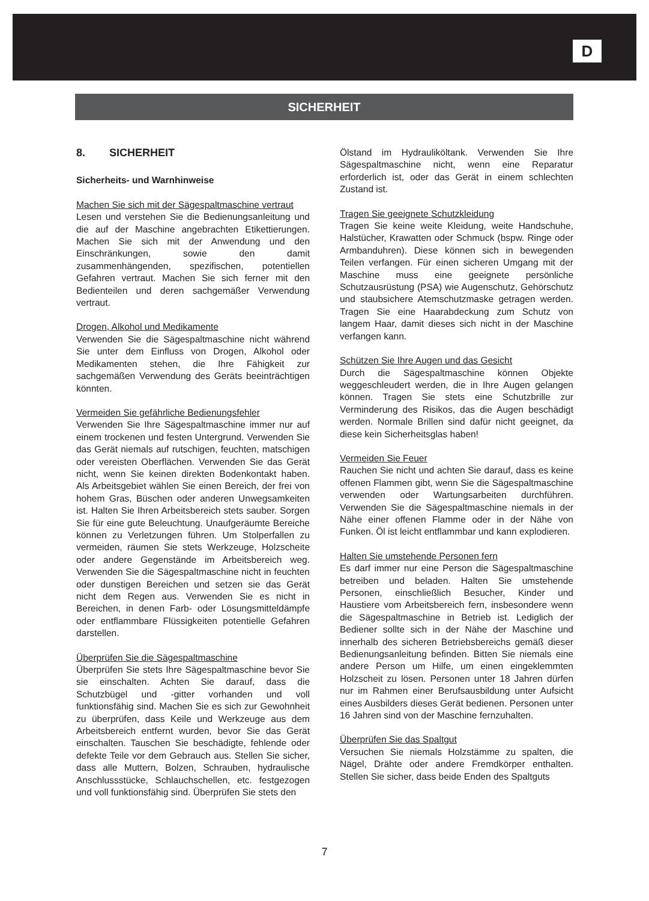D
SICHERHEIT
8. SICHERHEIT
Sicherheits- und Warnhinweise
Machen Sie sich mit der Sägespaltmaschine vertraut
Lesen und verstehen Sie die Bedienungsanleitung und die auf der Maschine angebrachten Etikettierungen. Machen Sie sich mit der Anwendung und den Einschränkungen, sowie den damit zusammenhängenden, spezifischen, potentiellen Gefahren vertraut. Machen Sie sich ferner mit den Bedienteilen und deren sachgemäßer Verwendung vertraut.
Drogen, Alkohol und Medikamente
Verwenden Sie die Sägespaltmaschine nicht während Sie unter dem Einfluss von Drogen, Alkohol oder Medikamenten stehen, die Ihre Fähigkeit zur sachgemäßen Verwendung des Geräts beeinträchtigen könnten.
Vermeiden Sie gefährliche Bedienungsfehler
Verwenden Sie Ihre Sägespaltmaschine immer nur auf einem trockenen und festen Untergrund. Verwenden Sie das Gerät niemals auf rutschigen, feuchten, matschigen oder vereisten Oberflächen. Verwenden Sie das Gerät nicht, wenn Sie keinen direkten Bodenkontakt haben. Als Arbeitsgebiet wählen Sie einen Bereich, der frei von hohem Gras, Büschen oder anderen Unwegsamkeiten ist. Halten Sie Ihren Arbeitsbereich stets sauber. Sorgen Sie für eine gute Beleuchtung. Unaufgeräumte Bereiche können zu Verletzungen führen. Um Stolperfallen zu vermeiden, räumen Sie stets Werkzeuge, Holzscheite oder andere Gegenstände im Arbeitsbereich weg. Verwenden Sie die Sägespaltmaschine nicht in feuchten oder dunstigen Bereichen und setzen sie das Gerät nicht dem Regen aus. Verwenden Sie es nicht in Bereichen, in denen Farb- oder Lösungsmitteldämpfe oder entflammbare Flüssigkeiten potentielle Gefahren darstellen.
Überprüfen Sie die Sägespaltmaschine
Überprüfen Sie stets Ihre Sägespaltmaschine bevor Sie sie einschalten. Achten Sie darauf, dass die Schutzbügel und -gitter vorhanden und voll funktionsfähig sind. Machen Sie es sich zur Gewohnheit zu überprüfen, dass Keile und Werkzeuge aus dem Arbeitsbereich entfernt wurden, bevor Sie das Gerät einschalten. Tauschen Sie beschädigte, fehlende oder defekte Teile vor dem Gebrauch aus. Stellen Sie sicher, dass alle Muttern, Bolzen, Schrauben, hydraulische Anschlussstücke, Schlauchschellen, etc. festgezogen und voll funktionsfähig sind. Überprüfen Sie stets den
Ölstand im Hydrauliköltank. Verwenden Sie Ihre Sägespaltmaschine nicht, wenn eine Reparatur erforderlich ist, oder das Gerät in einem schlechten Zustand ist.
Tragen Sie geeignete Schutzkleidung
Tragen Sie keine weite Kleidung, weite Handschuhe, Halstücher, Krawatten oder Schmuck (bspw. Ringe oder Armbanduhren). Diese können sich in bewegenden Teilen verfangen. Für einen sicheren Umgang mit der Maschine muss eine geeignete persönliche Schutzausrüstung (PSA) wie Augenschutz, Gehörschutz und staubsichere Atemschutzmaske getragen werden. Tragen Sie eine Haarabdeckung zum Schutz von langem Haar, damit dieses sich nicht in der Maschine verfangen kann.
Schützen Sie Ihre Augen und das Gesicht
Durch die Sägespaltmaschine können Objekte weggeschleudert werden, die in Ihre Augen gelangen können. Tragen Sie stets eine Schutzbrille zur Verminderung des Risikos, das die Augen beschädigt werden. Normale Brillen sind dafür nicht geeignet, da diese kein Sicherheitsglas haben!
Vermeiden Sie Feuer
Rauchen Sie nicht und achten Sie darauf, dass es keine offenen Flammen gibt, wenn Sie die Sägespaltmaschine verwenden oder Wartungsarbeiten durchführen. Verwenden Sie die Sägespaltmaschine niemals in der Nähe einer offenen Flamme oder in der Nähe von Funken. Öl ist leicht entflammbar und kann explodieren.
Halten Sie umstehende Personen fern
Es darf immer nur eine Person die Sägespaltmaschine betreiben und beladen. Halten Sie umstehende Personen, einschließlich Besucher, Kinder und Haustiere vom Arbeitsbereich fern, insbesondere wenn die Sägespaltmaschine in Betrieb ist. Lediglich der Bediener sollte sich in der Nähe der Maschine und innerhalb des sicheren Betriebsbereichs gemäß dieser Bedienungsanleitung befinden. Bitten Sie niemals eine andere Person um Hilfe, um einen eingeklemmten Holzscheit zu lösen. Personen unter 18 Jahren dürfen nur im Rahmen einer Berufsausbildung unter Aufsicht eines Ausbilders dieses Gerät bedienen. Personen unter 16 Jahren sind von der Maschine fernzuhalten.
Überprüfen Sie das Spaltgut
Versuchen Sie niemals Holzstämme zu spalten, die Nägel, Drähte oder andere Fremdkörper enthalten. Stellen Sie sicher, dass beide Enden des Spaltguts
7